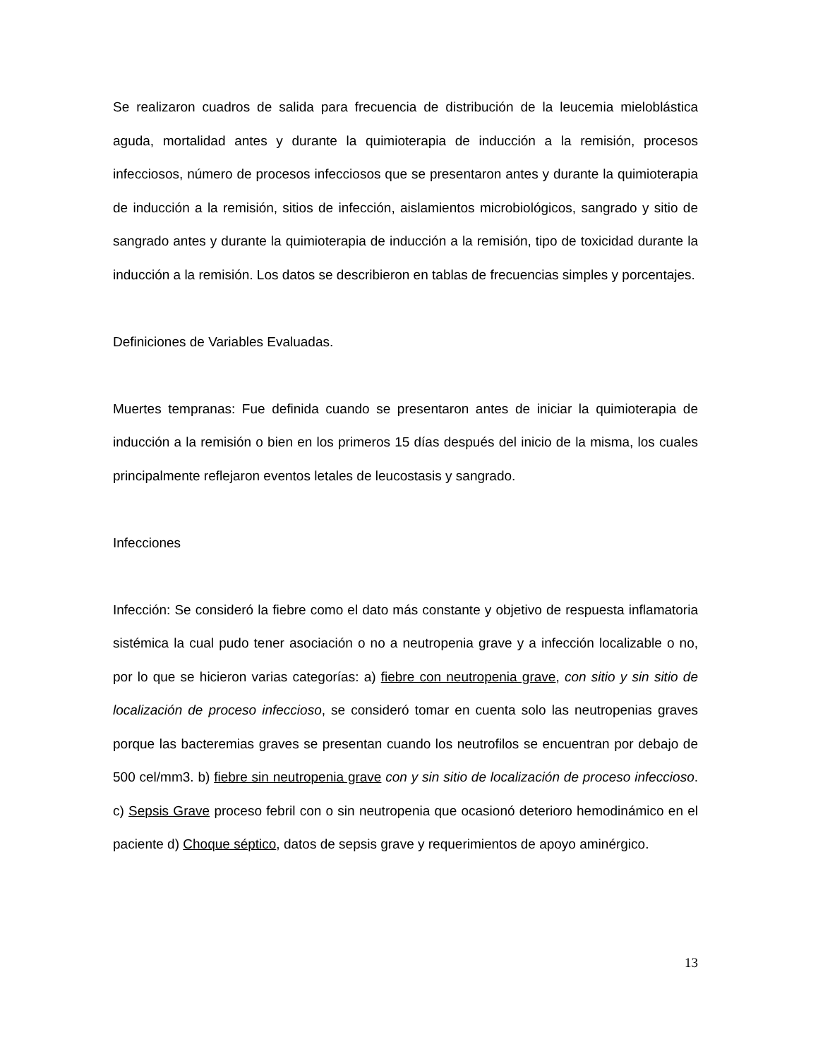Se realizaron cuadros de salida para frecuencia de distribución de la leucemia mieloblástica aguda, mortalidad antes y durante la quimioterapia de inducción a la remisión, procesos infecciosos, número de procesos infecciosos que se presentaron antes y durante la quimioterapia de inducción a la remisión, sitios de infección, aislamientos microbiológicos, sangrado y sitio de sangrado antes y durante la quimioterapia de inducción a la remisión, tipo de toxicidad durante la inducción a la remisión. Los datos se describieron en tablas de frecuencias simples y porcentajes.
Definiciones de Variables Evaluadas.
Muertes tempranas: Fue definida cuando se presentaron antes de iniciar la quimioterapia de inducción a la remisión o bien en los primeros 15 días después del inicio de la misma, los cuales principalmente reflejaron eventos letales de leucostasis y sangrado.
Infecciones
Infección: Se consideró la fiebre como el dato más constante y objetivo de respuesta inflamatoria sistémica la cual pudo tener asociación o no a neutropenia grave y a infección localizable o no, por lo que se hicieron varias categorías: a) fiebre con neutropenia grave, con sitio y sin sitio de localización de proceso infeccioso, se consideró tomar en cuenta solo las neutropenias graves porque las bacteremias graves se presentan cuando los neutrofilos se encuentran por debajo de 500 cel/mm3. b) fiebre sin neutropenia grave con y sin sitio de localización de proceso infeccioso. c) Sepsis Grave proceso febril con o sin neutropenia que ocasionó deterioro hemodinámico en el paciente d) Choque séptico, datos de sepsis grave y requerimientos de apoyo aminérgico.
13